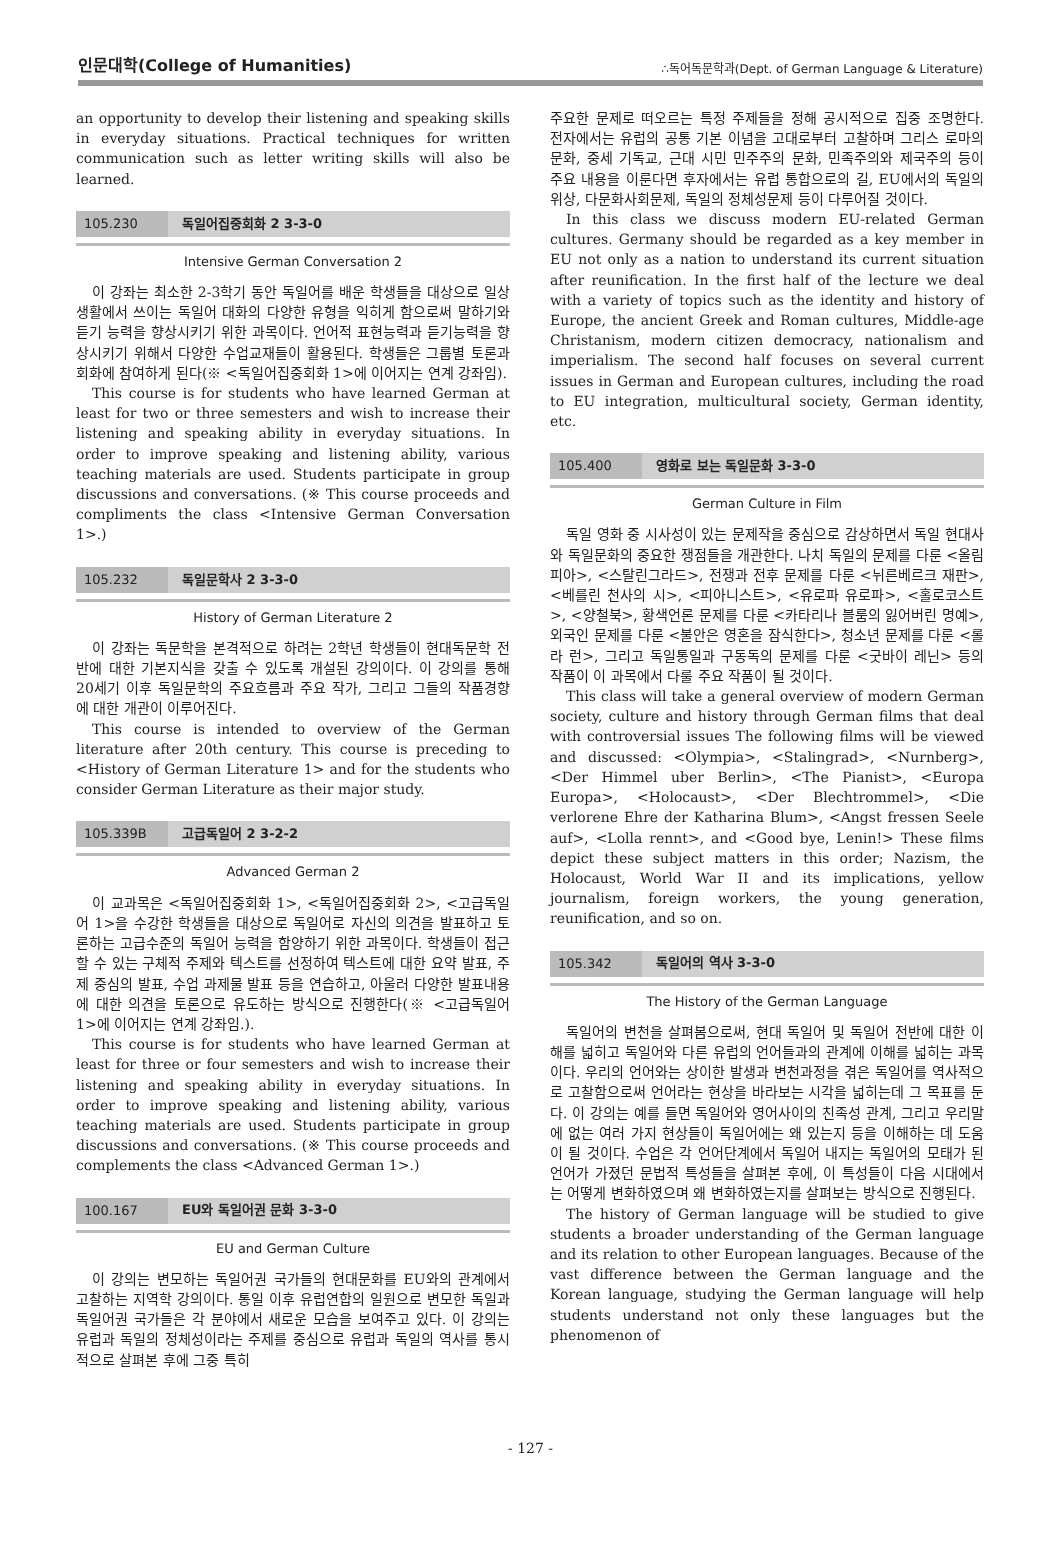인문대학(College of Humanities)
∴독어독문학과(Dept. of German Language & Literature)
an opportunity to develop their listening and speaking skills in everyday situations. Practical techniques for written communication such as letter writing skills will also be learned.
105.230 독일어집중회화 2 3-3-0
Intensive German Conversation 2
이 강좌는 최소한 2-3학기 동안 독일어를 배운 학생들을 대상으로 일상생활에서 쓰이는 독일어 대화의 다양한 유형을 익히게 함으로써 말하기와 듣기 능력을 향상시키기 위한 과목이다. 언어적 표현능력과 듣기능력을 향상시키기 위해서 다양한 수업교재들이 활용된다. 학생들은 그룹별 토론과 회화에 참여하게 된다(※ <독일어집중회화 1>에 이어지는 연계 강좌임).
This course is for students who have learned German at least for two or three semesters and wish to increase their listening and speaking ability in everyday situations. In order to improve speaking and listening ability, various teaching materials are used. Students participate in group discussions and conversations. (※ This course proceeds and compliments the class <Intensive German Conversation 1>.)
105.232 독일문학사 2 3-3-0
History of German Literature 2
이 강좌는 독문학을 본격적으로 하려는 2학년 학생들이 현대독문학 전반에 대한 기본지식을 갖출 수 있도록 개설된 강의이다. 이 강의를 통해 20세기 이후 독일문학의 주요흐름과 주요 작가, 그리고 그들의 작품경향에 대한 개관이 이루어진다.
This course is intended to overview of the German literature after 20th century. This course is preceding to <History of German Literature 1> and for the students who consider German Literature as their major study.
105.339B 고급독일어 2 3-2-2
Advanced German 2
이 교과목은 <독일어집중회화 1>, <독일어집중회화 2>, <고급독일어 1>을 수강한 학생들을 대상으로 독일어로 자신의 의견을 발표하고 토론하는 고급수준의 독일어 능력을 함양하기 위한 과목이다. 학생들이 접근할 수 있는 구체적 주제와 텍스트를 선정하여 텍스트에 대한 요약 발표, 주제 중심의 발표, 수업 과제물 발표 등을 연습하고, 아울러 다양한 발표내용에 대한 의견을 토론으로 유도하는 방식으로 진행한다(※ <고급독일어 1>에 이어지는 연계 강좌임.).
This course is for students who have learned German at least for three or four semesters and wish to increase their listening and speaking ability in everyday situations. In order to improve speaking and listening ability, various teaching materials are used. Students participate in group discussions and conversations. (※ This course proceeds and complements the class <Advanced German 1>.)
100.167 EU와 독일어권 문화 3-3-0
EU and German Culture
이 강의는 변모하는 독일어권 국가들의 현대문화를 EU와의 관계에서 고찰하는 지역학 강의이다. 통일 이후 유럽연합의 일원으로 변모한 독일과 독일어권 국가들은 각 분야에서 새로운 모습을 보여주고 있다. 이 강의는 유럽과 독일의 정체성이라는 주제를 중심으로 유럽과 독일의 역사를 통시적으로 살펴본 후에 그중 특히
주요한 문제로 떠오르는 특정 주제들을 정해 공시적으로 집중 조명한다. 전자에서는 유럽의 공통 기본 이념을 고대로부터 고찰하며 그리스 로마의 문화, 중세 기독교, 근대 시민 민주주의 문화, 민족주의와 제국주의 등이 주요 내용을 이룬다면 후자에서는 유럽 통합으로의 길, EU에서의 독일의 위상, 다문화사회문제, 독일의 정체성문제 등이 다루어질 것이다.
In this class we discuss modern EU-related German cultures. Germany should be regarded as a key member in EU not only as a nation to understand its current situation after reunification. In the first half of the lecture we deal with a variety of topics such as the identity and history of Europe, the ancient Greek and Roman cultures, Middle-age Christanism, modern citizen democracy, nationalism and imperialism. The second half focuses on several current issues in German and European cultures, including the road to EU integration, multicultural society, German identity, etc.
105.400 영화로 보는 독일문화 3-3-0
German Culture in Film
독일 영화 중 시사성이 있는 문제작을 중심으로 감상하면서 독일 현대사와 독일문화의 중요한 쟁점들을 개관한다. 나치 독일의 문제를 다룬 <올림피아>, <스탈린그라드>, 전쟁과 전후 문제를 다룬 <뉘른베르크 재판>, <베를린 천사의 시>, <피아니스트>, <유로파 유로파>, <홀로코스트>, <양철북>, 황색언론 문제를 다룬 <카타리나 블룸의 잃어버린 명예>, 외국인 문제를 다룬 <불안은 영혼을 잠식한다>, 청소년 문제를 다룬 <롤라 런>, 그리고 독일통일과 구동독의 문제를 다룬 <굿바이 레닌> 등의 작품이 이 과목에서 다룰 주요 작품이 될 것이다.
This class will take a general overview of modern German society, culture and history through German films that deal with controversial issues The following films will be viewed and discussed: <Olympia>, <Stalingrad>, <Nurnberg>, <Der Himmel uber Berlin>, <The Pianist>, <Europa Europa>, <Holocaust>, <Der Blechtrommel>, <Die verlorene Ehre der Katharina Blum>, <Angst fressen Seele auf>, <Lolla rennt>, and <Good bye, Lenin!> These films depict these subject matters in this order; Nazism, the Holocaust, World War II and its implications, yellow journalism, foreign workers, the young generation, reunification, and so on.
105.342 독일어의 역사 3-3-0
The History of the German Language
독일어의 변천을 살펴봄으로써, 현대 독일어 및 독일어 전반에 대한 이해를 넓히고 독일어와 다른 유럽의 언어들과의 관계에 이해를 넓히는 과목이다. 우리의 언어와는 상이한 발생과 변천과정을 겪은 독일어를 역사적으로 고찰함으로써 언어라는 현상을 바라보는 시각을 넓히는데 그 목표를 둔다. 이 강의는 예를 들면 독일어와 영어사이의 친족성 관계, 그리고 우리말에 없는 여러 가지 현상들이 독일어에는 왜 있는지 등을 이해하는 데 도움이 될 것이다. 수업은 각 언어단계에서 독일어 내지는 독일어의 모태가 된 언어가 가졌던 문법적 특성들을 살펴본 후에, 이 특성들이 다음 시대에서는 어떻게 변화하였으며 왜 변화하였는지를 살펴보는 방식으로 진행된다.
The history of German language will be studied to give students a broader understanding of the German language and its relation to other European languages. Because of the vast difference between the German language and the Korean language, studying the German language will help students understand not only these languages but the phenomenon of
- 127 -